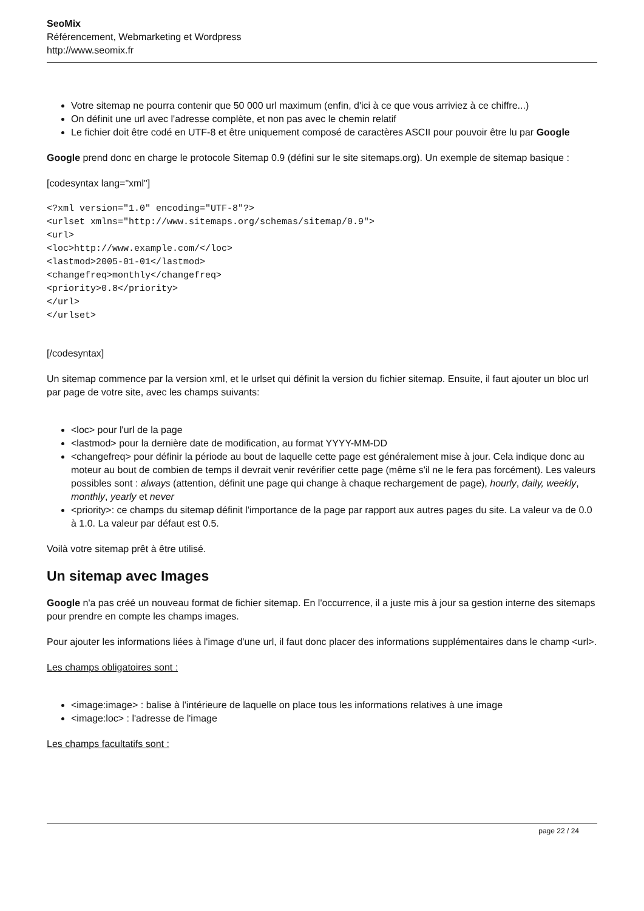SeoMix
Référencement, Webmarketing et Wordpress
http://www.seomix.fr
Votre sitemap ne pourra contenir que 50 000 url maximum (enfin, d'ici à ce que vous arriviez à ce chiffre...)
On définit une url avec l'adresse complète, et non pas avec le chemin relatif
Le fichier doit être codé en UTF-8 et être uniquement composé de caractères ASCII pour pouvoir être lu par Google
Google prend donc en charge le protocole Sitemap 0.9 (défini sur le site sitemaps.org). Un exemple de sitemap basique :
[codesyntax lang="xml"]
<?xml version="1.0" encoding="UTF-8"?>
<urlset xmlns="http://www.sitemaps.org/schemas/sitemap/0.9">
<url>
<loc>http://www.example.com/</loc>
<lastmod>2005-01-01</lastmod>
<changefreq>monthly</changefreq>
<priority>0.8</priority>
</url>
</urlset>
[/codesyntax]
Un sitemap commence par la version xml, et le urlset qui définit la version du fichier sitemap. Ensuite, il faut ajouter un bloc url par page de votre site, avec les champs suivants:
<loc> pour l'url de la page
<lastmod> pour la dernière date de modification, au format YYYY-MM-DD
<changefreq> pour définir la période au bout de laquelle cette page est généralement mise à jour. Cela indique donc au moteur au bout de combien de temps il devrait venir revérifier cette page (même s'il ne le fera pas forcément). Les valeurs possibles sont : always (attention, définit une page qui change à chaque rechargement de page), hourly, daily, weekly, monthly, yearly et never
<priority>: ce champs du sitemap définit l'importance de la page par rapport aux autres pages du site. La valeur va de 0.0 à 1.0. La valeur par défaut est 0.5.
Voilà votre sitemap prêt à être utilisé.
Un sitemap avec Images
Google n'a pas créé un nouveau format de fichier sitemap. En l'occurrence, il a juste mis à jour sa gestion interne des sitemaps pour prendre en compte les champs images.
Pour ajouter les informations liées à l'image d'une url, il faut donc placer des informations supplémentaires dans le champ <url>.
Les champs obligatoires sont :
<image:image> : balise à l'intérieure de laquelle on place tous les informations relatives à une image
<image:loc> : l'adresse de l'image
Les champs facultatifs sont :
page 22 / 24